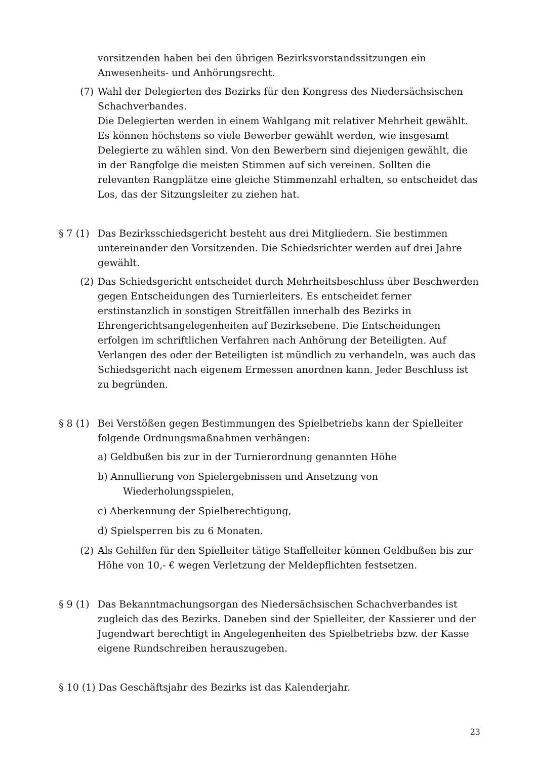vorsitzenden haben bei den übrigen Bezirksvorstandssitzungen ein Anwesenheits- und Anhörungsrecht.
(7) Wahl der Delegierten des Bezirks für den Kongress des Niedersächsischen Schachverbandes.
Die Delegierten werden in einem Wahlgang mit relativer Mehrheit gewählt. Es können höchstens so viele Bewerber gewählt werden, wie insgesamt Delegierte zu wählen sind. Von den Bewerbern sind diejenigen gewählt, die in der Rangfolge die meisten Stimmen auf sich vereinen. Sollten die relevanten Rangplätze eine gleiche Stimmenzahl erhalten, so entscheidet das Los, das der Sitzungsleiter zu ziehen hat.
§ 7 (1)
Das Bezirksschiedsgericht besteht aus drei Mitgliedern. Sie bestimmen untereinander den Vorsitzenden. Die Schiedsrichter werden auf drei Jahre gewählt.
(2) Das Schiedsgericht entscheidet durch Mehrheitsbeschluss über Beschwerden gegen Entscheidungen des Turnierleiters. Es entscheidet ferner erstinstanzlich in sonstigen Streitfällen innerhalb des Bezirks in Ehrengerichtsangelegenheiten auf Bezirksebene. Die Entscheidungen erfolgen im schriftlichen Verfahren nach Anhörung der Beteiligten. Auf Verlangen des oder der Beteiligten ist mündlich zu verhandeln, was auch das Schiedsgericht nach eigenem Ermessen anordnen kann. Jeder Beschluss ist zu begründen.
§ 8 (1)
Bei Verstößen gegen Bestimmungen des Spielbetriebs kann der Spielleiter folgende Ordnungsmaßnahmen verhängen:
a) Geldbußen bis zur in der Turnierordnung genannten Höhe
b) Annullierung von Spielergebnissen und Ansetzung von
Wiederholungsspielen,
c) Aberkennung der Spielberechtigung,
d) Spielsperren bis zu 6 Monaten.
(2) Als Gehilfen für den Spielleiter tätige Staffelleiter können Geldbußen bis zur Höhe von 10,- € wegen Verletzung der Meldepflichten festsetzen.
§ 9 (1)
Das Bekanntmachungsorgan des Niedersächsischen Schachverbandes ist zugleich das des Bezirks. Daneben sind der Spielleiter, der Kassierer und der Jugendwart berechtigt in Angelegenheiten des Spielbetriebs bzw. der Kasse eigene Rundschreiben herauszugeben.
§ 10 (1) Das Geschäftsjahr des Bezirks ist das Kalenderjahr.
23